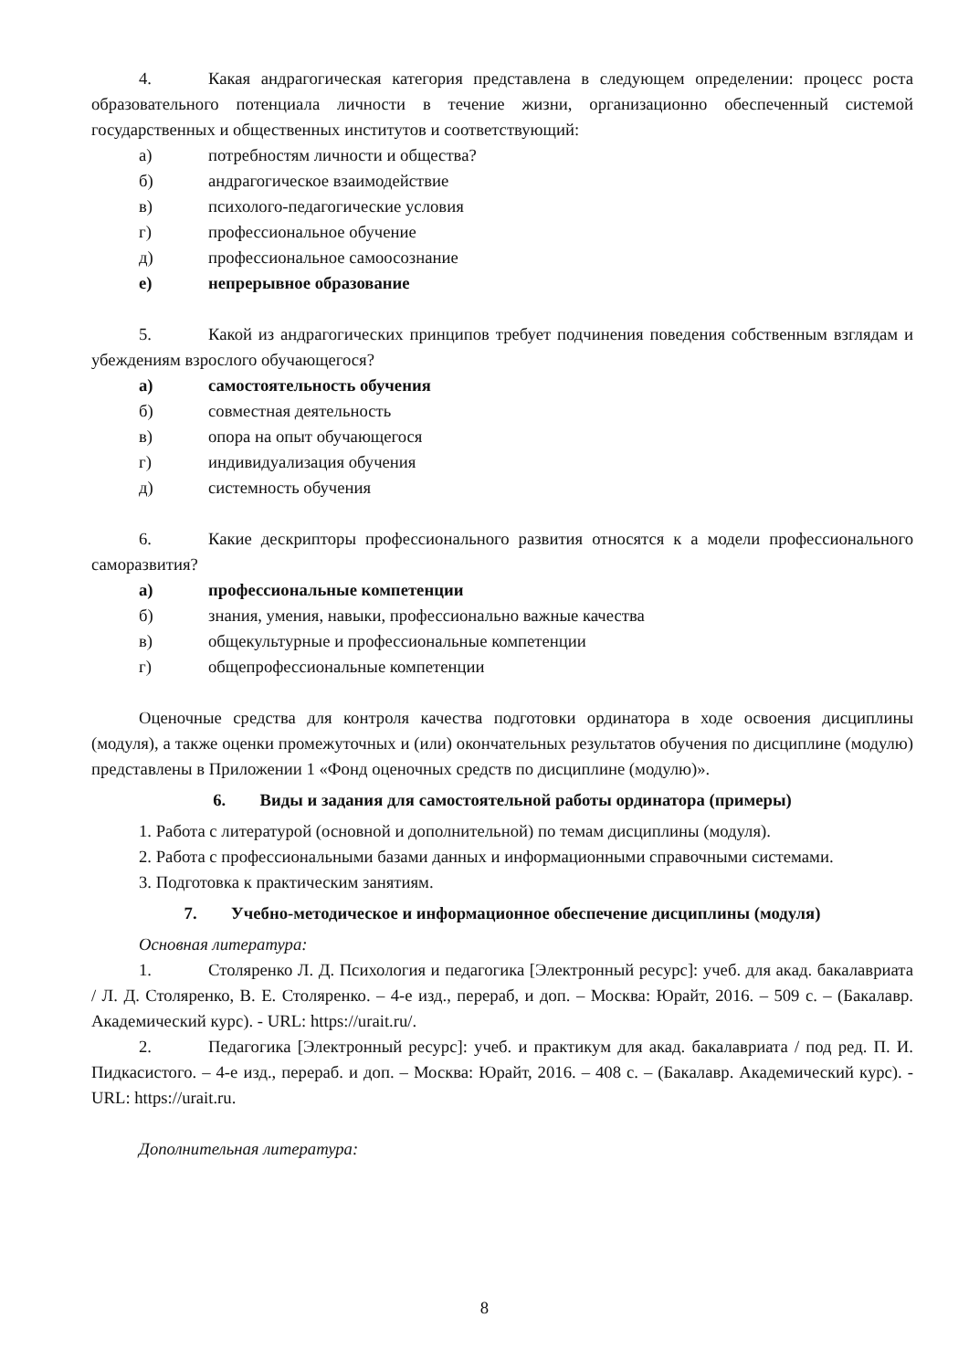4. Какая андрагогическая категория представлена в следующем определении: процесс роста образовательного потенциала личности в течение жизни, организационно обеспеченный системой государственных и общественных институтов и соответствующий:
а) потребностям личности и общества?
б) андрагогическое взаимодействие
в) психолого-педагогические условия
г) профессиональное обучение
д) профессиональное самоосознание
е) непрерывное образование
5. Какой из андрагогических принципов требует подчинения поведения собственным взглядам и убеждениям взрослого обучающегося?
а) самостоятельность обучения
б) совместная деятельность
в) опора на опыт обучающегося
г) индивидуализация обучения
д) системность обучения
6. Какие дескрипторы профессионального развития относятся к а модели профессионального саморазвития?
а) профессиональные компетенции
б) знания, умения, навыки, профессионально важные качества
в) общекультурные и профессиональные компетенции
г) общепрофессиональные компетенции
Оценочные средства для контроля качества подготовки ординатора в ходе освоения дисциплины (модуля), а также оценки промежуточных и (или) окончательных результатов обучения по дисциплине (модулю) представлены в Приложении 1 «Фонд оценочных средств по дисциплине (модулю)».
6. Виды и задания для самостоятельной работы ординатора (примеры)
1. Работа с литературой (основной и дополнительной) по темам дисциплины (модуля).
2. Работа с профессиональными базами данных и информационными справочными системами.
3. Подготовка к практическим занятиям.
7. Учебно-методическое и информационное обеспечение дисциплины (модуля)
Основная литература:
1. Столяренко Л. Д. Психология и педагогика [Электронный ресурс]: учеб. для акад. бакалавриата / Л. Д. Столяренко, В. Е. Столяренко. – 4-е изд., перераб, и доп. – Москва: Юрайт, 2016. – 509 с. – (Бакалавр. Академический курс). - URL: https://urait.ru/.
2. Педагогика [Электронный ресурс]: учеб. и практикум для акад. бакалавриата / под ред. П. И. Пидкасистого. – 4-е изд., перераб. и доп. – Москва: Юрайт, 2016. – 408 с. – (Бакалавр. Академический курс). - URL: https://urait.ru.
Дополнительная литература:
8